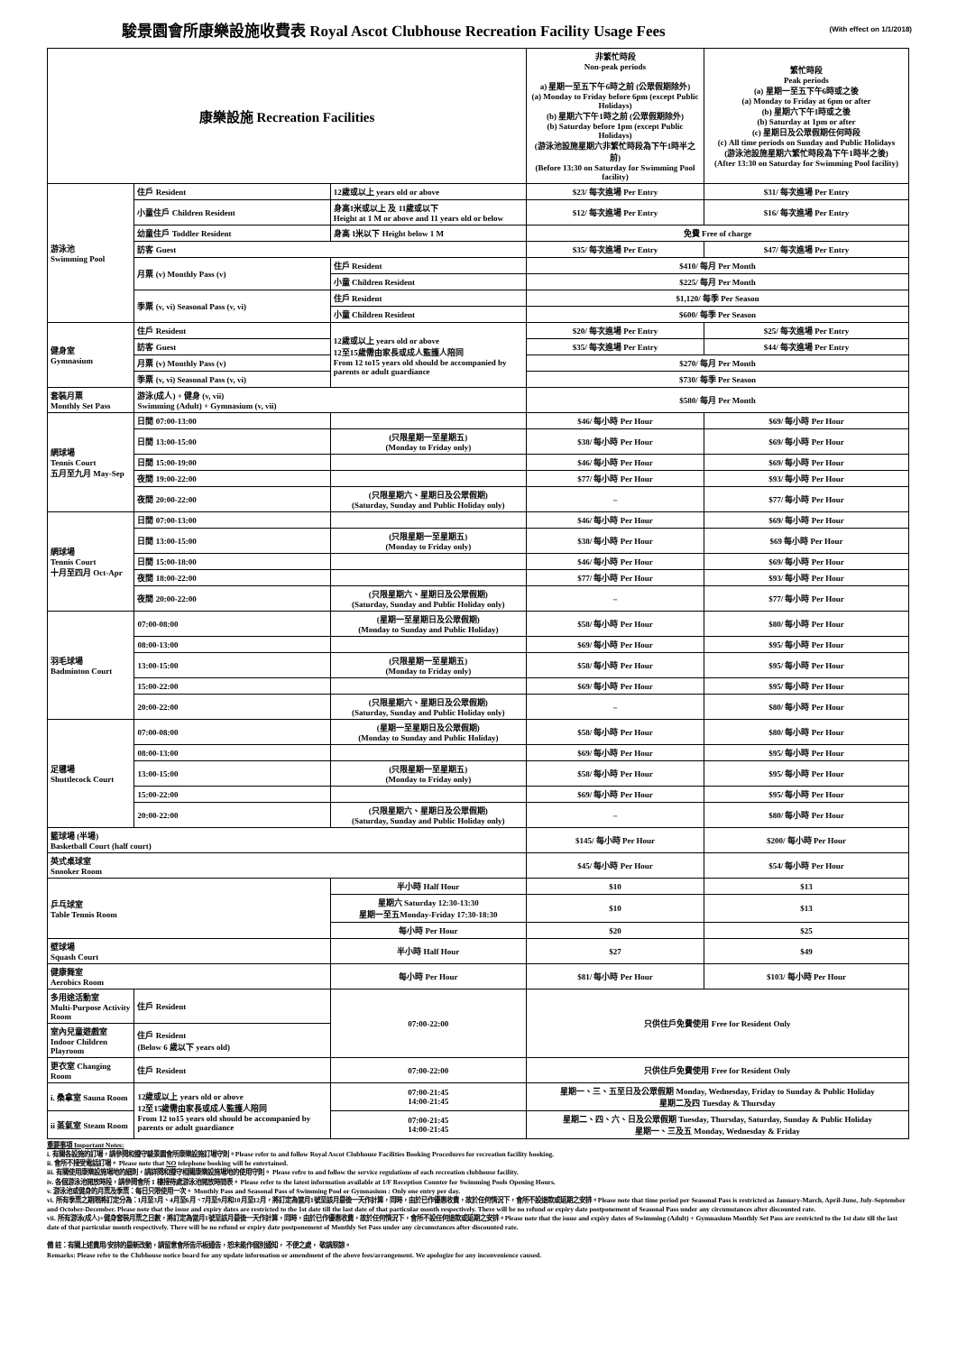駿景園會所康樂設施收費表 Royal Ascot Clubhouse Recreation Facility Usage Fees
(With effect on 1/1/2018)
| 康樂設施 Recreation Facilities | | | 非繁忙時段 Non-peak periods a) 星期一至五下午6時之前 (公眾假期除外) (a) Monday to Friday before 6pm (except Public Holidays) (b) 星期六下午1時之前 (公眾假期除外) (b) Saturday before 1pm (except Public Holidays) (游泳池設施星期六非繁忙時段為下午1時半之前) (Before 13:30 on Saturday for Swimming Pool facility) | 繁忙時段 Peak periods (a) 星期一至五下午6時或之後 (a) Monday to Friday at 6pm or after (b) 星期六下午1時或之後 (b) Saturday at 1pm or after (c) 星期日及公眾假期任何時段 (c) All time periods on Sunday and Public Holidays (游泳池設施星期六繁忙時段為下午1時半之後) (After 13:30 on Saturday for Swimming Pool facility) |
| 游泳池 Swimming Pool | 住戶 Resident | 12歲或以上 years old or above | $23/ 每次進場 Per Entry | $31/ 每次進場 Per Entry |
| | 小童住戶 Children Resident | 身高1米或以上 及 11歲或以下 Height at 1 M or above and 11 years old or below | $12/ 每次進場 Per Entry | $16/ 每次進場 Per Entry |
| | 幼童住戶 Toddler Resident | 身高 1米以下 Height below 1 M | 免費 Free of charge | |
| | 訪客 Guest | | $35/ 每次進場 Per Entry | $47/ 每次進場 Per Entry |
| | 月票 (v) Monthly Pass (v) | 住戶 Resident | $410/ 每月 Per Month | |
| | | 小童 Children Resident | $225/ 每月 Per Month | |
| | 季票 (v, vi) Seasonal Pass (v, vi) | 住戶 Resident | $1,120/ 每季 Per Season | |
| | | 小童 Children Resident | $600/ 每季 Per Season | |
| 健身室 Gymnasium | 住戶 Resident | 12歲或以上 years old or above 12至15歲需由家長或成人監護人陪同 From 12 to15 years old should be accompanied by parents or adult guardiance | $20/ 每次進場 Per Entry | $25/ 每次進場 Per Entry |
| | 訪客 Guest | | $35/ 每次進場 Per Entry | $44/ 每次進場 Per Entry |
| | 月票 (v) Monthly Pass (v) | | $270/ 每月 Per Month | |
| | 季票 (v, vi) Seasonal Pass (v, vi) | | $730/ 每季 Per Season | |
| 套裝月票 Monthly Set Pass | 游泳(成人) + 健身 (v, vii) Swimming (Adult) + Gymnasium (v, vii) | | $580/ 每月 Per Month | |
| 網球場 Tennis Court 五月至九月 May-Sep | 日間 07:00-13:00 | | $46/ 每小時 Per Hour | $69/ 每小時 Per Hour |
| | 日間 13:00-15:00 | (只限星期一至星期五) (Monday to Friday only) | $38/ 每小時 Per Hour | $69/ 每小時 Per Hour |
| | 日間 15:00-19:00 | | $46/ 每小時 Per Hour | $69/ 每小時 Per Hour |
| | 夜間 19:00-22:00 | | $77/ 每小時 Per Hour | $93/ 每小時 Per Hour |
| | 夜間 20:00-22:00 | (只限星期六、星期日及公眾假期) (Saturday, Sunday and Public Holiday only) | – | $77/ 每小時 Per Hour |
| 網球場 Tennis Court 十月至四月 Oct-Apr | 日間 07:00-13:00 | | $46/ 每小時 Per Hour | $69/ 每小時 Per Hour |
| | 日間 13:00-15:00 | (只限星期一至星期五) (Monday to Friday only) | $38/ 每小時 Per Hour | $69 每小時 Per Hour |
| | 日間 15:00-18:00 | | $46/ 每小時 Per Hour | $69/ 每小時 Per Hour |
| | 夜間 18:00-22:00 | | $77/ 每小時 Per Hour | $93/ 每小時 Per Hour |
| | 夜間 20:00-22:00 | (只限星期六、星期日及公眾假期) (Saturday, Sunday and Public Holiday only) | – | $77/ 每小時 Per Hour |
| 羽毛球場 Badminton Court | 07:00-08:00 | (星期一至星期日及公眾假期) (Monday to Sunday and Public Holiday) | $58/ 每小時 Per Hour | $80/ 每小時 Per Hour |
| | 08:00-13:00 | | $69/ 每小時 Per Hour | $95/ 每小時 Per Hour |
| | 13:00-15:00 | (只限星期一至星期五) (Monday to Friday only) | $58/ 每小時 Per Hour | $95/ 每小時 Per Hour |
| | 15:00-22:00 | | $69/ 每小時 Per Hour | $95/ 每小時 Per Hour |
| | 20:00-22:00 | (只限星期六、星期日及公眾假期) (Saturday, Sunday and Public Holiday only) | – | $80/ 每小時 Per Hour |
| 足毽場 Shuttlecock Court | 07:00-08:00 | (星期一至星期日及公眾假期) (Monday to Sunday and Public Holiday) | $58/ 每小時 Per Hour | $80/ 每小時 Per Hour |
| | 08:00-13:00 | | $69/ 每小時 Per Hour | $95/ 每小時 Per Hour |
| | 13:00-15:00 | (只限星期一至星期五) (Monday to Friday only) | $58/ 每小時 Per Hour | $95/ 每小時 Per Hour |
| | 15:00-22:00 | | $69/ 每小時 Per Hour | $95/ 每小時 Per Hour |
| | 20:00-22:00 | (只限星期六、星期日及公眾假期) (Saturday, Sunday and Public Holiday only) | – | $80/ 每小時 Per Hour |
| 籃球場 (半場) Basketball Court (half court) | | | $145/ 每小時 Per Hour | $200/ 每小時 Per Hour |
| 英式桌球室 Snooker Room | | | $45/ 每小時 Per Hour | $54/ 每小時 Per Hour |
| 乒乓球室 Table Tennis Room | | 半小時 Half Hour | $10 | $13 |
| | | 星期六 Saturday 12:30-13:30 星期一至五Monday-Friday 17:30-18:30 | $10 | $13 |
| | | 每小時 Per Hour | $20 | $25 |
| 壁球場 Squash Court | | 半小時 Half Hour | $27 | $49 |
| 健康舞室 Aerobics Room | | 每小時 Per Hour | $81/ 每小時 Per Hour | $103/ 每小時 Per Hour |
| 多用途活動室 Multi-Purpose Activity Room | 住戶 Resident | 07:00-22:00 | 只供住戶免費使用 Free for Resident Only | |
| 室內兒童遊戲室 Indoor Children Playroom | 住戶 Resident (Below 6 歲以下 years old) | | | |
| 更衣室 Changing Room | 住戶 Resident | 07:00-22:00 | 只供住戶免費使用 Free for Resident Only | |
| i. 桑拿室 Sauna Room | 12歲或以上 years old or above 12至15歲需由家長或成人監護人陪同 From 12 to15 years old should be accompanied by parents or adult guardiance | 07:00-21:45 14:00-21:45 | 星期一、三、五至日及公眾假期 Monday, Wednesday, Friday to Sunday & Public Holiday 星期二及四 Tuesday & Thursday | |
| ii 蒸氣室 Steam Room | | 07:00-21:45 14:00-21:45 | 星期二、四、六、日及公眾假期 Tuesday, Thursday, Saturday, Sunday & Public Holiday 星期一、三及五 Monday, Wednesday & Friday | |
重要事項 Important Notes:
i. 有關各設施的訂場，請參閱和遵守駿景園會所康樂設施訂場守則。Please refer to and follow Royal Ascot Clubhouse Facilities Booking Procedures for recreation facility booking.
ii. 會所不接受電話訂場。 Please note that NO telephone booking will be entertained.
iii. 有關使用康樂設施場地的細則，請詳閱和遵守相關康樂設施場地的使用守則。 Please refre to and follow the service regulations of each recreation clubhouse facility.
iv. 各個游泳池開放時段，請參閱會所 1 樓接待處游泳池開放時間表。 Please refer to the latest information available at 1/F Reception Counter for Swimming Pools Opening Hours.
v. 游泳池或健身的月票及季票：每日只限使用一次。 Monthly Pass and Seasonal Pass of Swimming Pool or Gymnasium : Only one entry per day.
vi. 所有季票之期限將訂定分為：1月至3月、4月至6月、7月至9月和10月至12月，將訂定為當月1號至該月最後一天作計算，同時，由於已作優惠收費，故於任何情況下，會所不設退款或延期之安排。Please note that time period per Seasonal Pass is restricted as January-March, April-June, July-September and October-December. Please note that the issue and expiry dates are restricted to the 1st date till the last date of that particular month respectively. There will be no refund or expiry date postponement of Seasonal Pass under any circumstances after discounted rate.
vii. 所有游泳(成人)+健身套裝月票之日數，將訂定為當月1號至該月最後一天作計算，同時，由於已作優惠收費，故於任何情況下，會所不設任何退款或延期之安排。Please note that the issue and expiry dates of Swimming (Adult) + Gymnasium Monthly Set Pass are restricted to the 1st date till the last date of that particular month respectively. There will be no refund or expiry date postponement of Monthly Set Pass under any circumstances after discounted rate.
備 註：有關上述費用/安排的最新改動，請留意會所告示板通告，恕未能作個別通知， 不便之處， 敬請原諒。
Remarks: Please refer to the Clubhouse notice board for any update information or amendment of the above fees/arrangement. We apologize for any inconvenience caused.